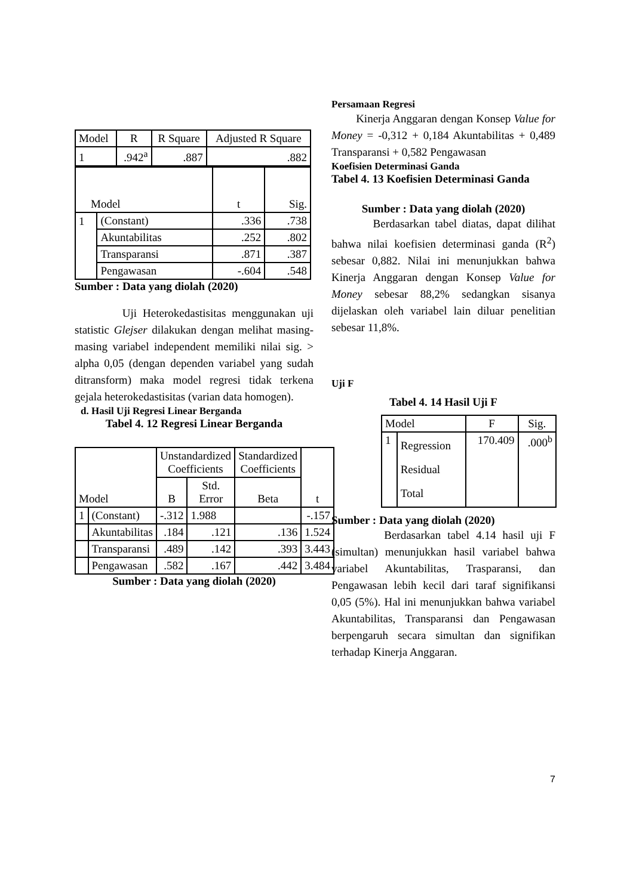| Model | R | R Square | Adjusted R Square |
| --- | --- | --- | --- |
| 1 | .942<sup>a</sup> | .887 | .882 |
| Model | | t | Sig. |
| --- | --- | --- | --- |
| 1 | (Constant) | .336 | .738 |
| | Akuntabilitas | .252 | .802 |
| | Transparansi | .871 | .387 |
| | Pengawasan | -.604 | .548 |
Sumber : Data yang diolah (2020)
Uji Heterokedastisitas menggunakan uji statistic Glejser dilakukan dengan melihat masing-masing variabel independent memiliki nilai sig. > alpha 0,05 (dengan dependen variabel yang sudah ditransform) maka model regresi tidak terkena gejala heterokedastisitas (varian data homogen).
d. Hasil Uji Regresi Linear Berganda
Tabel 4. 12 Regresi Linear Berganda
| Model | | Unstandardized Coefficients | | Standardized Coefficients | t |
| --- | --- | --- | --- | --- | --- |
| | | B | Std. Error | Beta | |
| 1 | (Constant) | -.312 | 1.988 | | -.157 |
| | Akuntabilitas | .184 | .121 | .136 | 1.524 |
| | Transparansi | .489 | .142 | .393 | 3.443 |
| | Pengawasan | .582 | .167 | .442 | 3.484 |
Sumber : Data yang diolah (2020)
Persamaan Regresi
Kinerja Anggaran dengan Konsep Value for Money = -0,312 + 0,184 Akuntabilitas + 0,489 Transparansi + 0,582 Pengawasan
Koefisien Determinasi Ganda
Tabel 4. 13 Koefisien Determinasi Ganda
Sumber : Data yang diolah (2020)
Berdasarkan tabel diatas, dapat dilihat bahwa nilai koefisien determinasi ganda (R<sup>2</sup>) sebesar 0,882. Nilai ini menunjukkan bahwa Kinerja Anggaran dengan Konsep Value for Money sebesar 88,2% sedangkan sisanya dijelaskan oleh variabel lain diluar penelitian sebesar 11,8%.
Uji F
Tabel 4. 14 Hasil Uji F
| Model | | F | Sig. |
| --- | --- | --- | --- |
| 1 | Regression Residual Total | 170.409 | .000<sup>b</sup> |
Sumber : Data yang diolah (2020)
Berdasarkan tabel 4.14 hasil uji F (simultan) menunjukkan hasil variabel bahwa variabel Akuntabilitas, Trasparansi, dan Pengawasan lebih kecil dari taraf signifikansi 0,05 (5%). Hal ini menunjukkan bahwa variabel Akuntabilitas, Transparansi dan Pengawasan berpengaruh secara simultan dan signifikan terhadap Kinerja Anggaran.
7